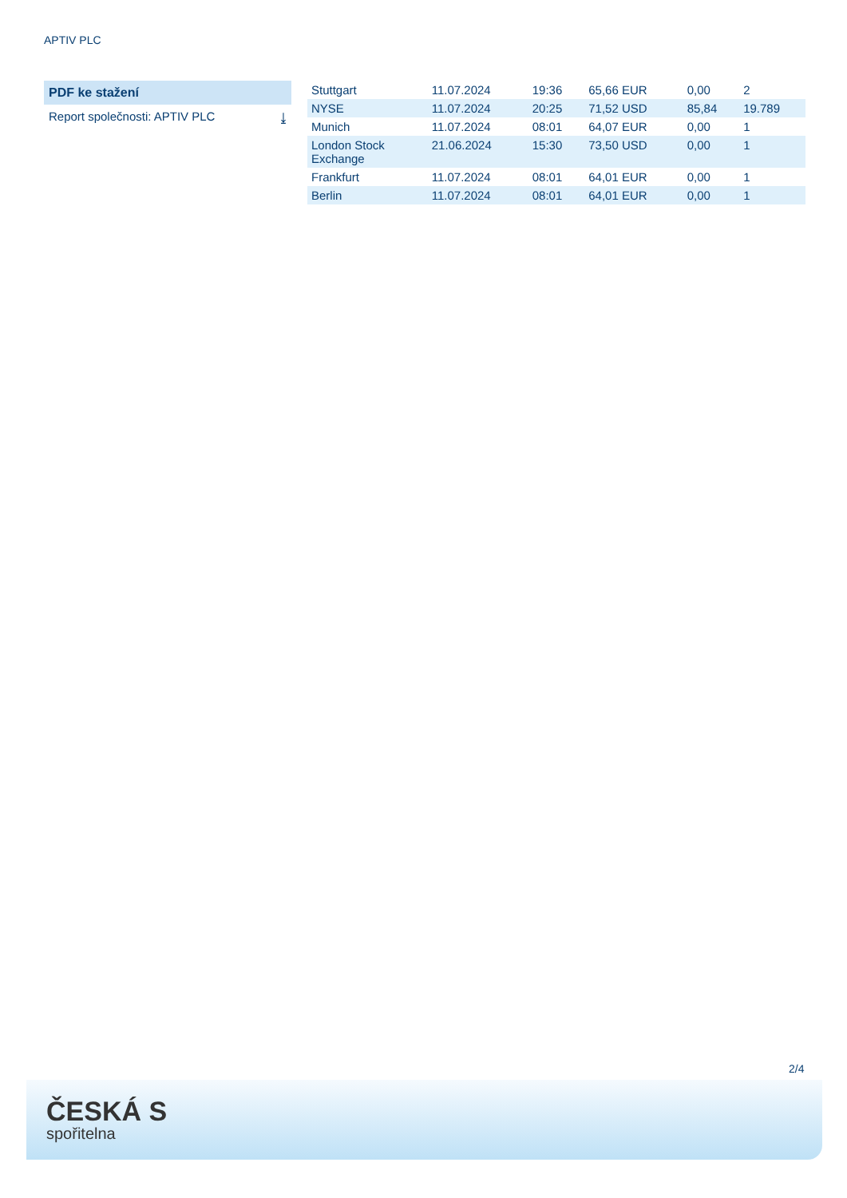APTIV PLC
PDF ke stažení
Report společnosti: APTIV PLC ⤓
| Stuttgart | 11.07.2024 | 19:36 | 65,66 EUR | 0,00 | 2 |
| NYSE | 11.07.2024 | 20:25 | 71,52 USD | 85,84 | 19.789 |
| Munich | 11.07.2024 | 08:01 | 64,07 EUR | 0,00 | 1 |
| London Stock Exchange | 21.06.2024 | 15:30 | 73,50 USD | 0,00 | 1 |
| Frankfurt | 11.07.2024 | 08:01 | 64,01 EUR | 0,00 | 1 |
| Berlin | 11.07.2024 | 08:01 | 64,01 EUR | 0,00 | 1 |
2/4
ČESKÁ S
spořitelna